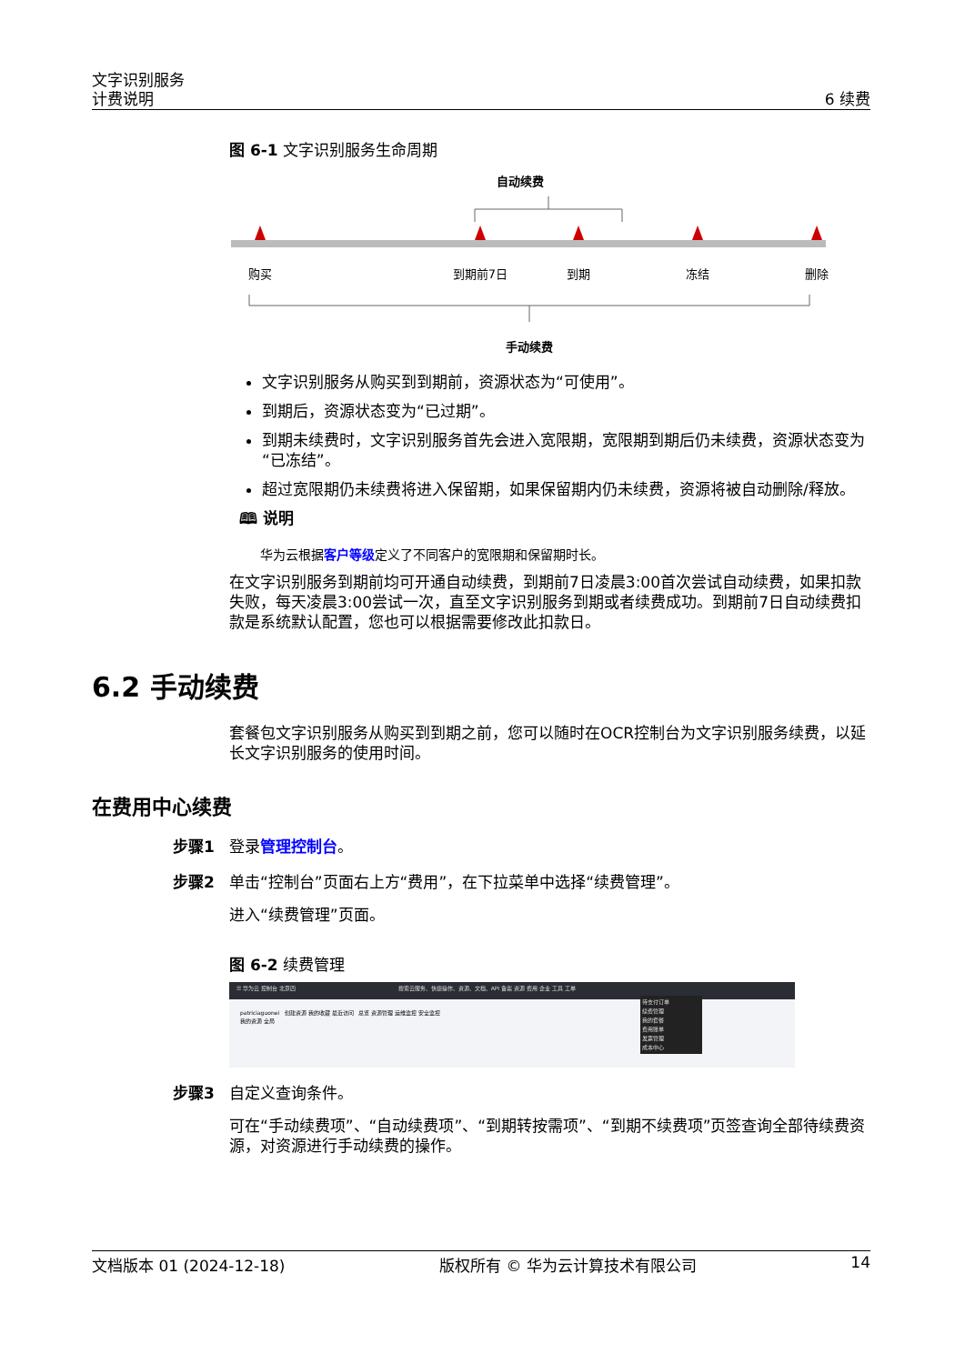文字识别服务
计费说明
6 续费
图 6-1 文字识别服务生命周期
自动续费
购买
到期前7日
到期
冻结
删除
手动续费
文字识别服务从购买到到期前，资源状态为“可使用”。
到期后，资源状态变为“已过期”。
到期未续费时，文字识别服务首先会进入宽限期，宽限期到期后仍未续费，资源状态变为“已冻结”。
超过宽限期仍未续费将进入保留期，如果保留期内仍未续费，资源将被自动删除/释放。
🕮 说明
华为云根据客户等级定义了不同客户的宽限期和保留期时长。
在文字识别服务到期前均可开通自动续费，到期前7日凌晨3:00首次尝试自动续费，如果扣款失败，每天凌晨3:00尝试一次，直至文字识别服务到期或者续费成功。到期前7日自动续费扣款是系统默认配置，您也可以根据需要修改此扣款日。
6.2 手动续费
套餐包文字识别服务从购买到到期之前，您可以随时在OCR控制台为文字识别服务续费，以延长文字识别服务的使用时间。
在费用中心续费
步骤1 登录管理控制台。
步骤2 单击“控制台”页面右上方“费用”，在下拉菜单中选择“续费管理”。
进入“续费管理”页面。
图 6-2 续费管理
☰ 华为云 控制台 北京四 搜索云服务、快捷操作、资源、文档、API 备案 资源 费用 企业 工具 工单
patriciaguonei 创建资源 我的收藏 最近访问 总览 资源管理 运维监控 安全监控
我的资源 全局
待支付订单
续费管理
我的套餐
费用账单
发票管理
成本中心
步骤3 自定义查询条件。
可在“手动续费项”、“自动续费项”、“到期转按需项”、“到期不续费项”页签查询全部待续费资源，对资源进行手动续费的操作。
文档版本 01 (2024-12-18) 版权所有 © 华为云计算技术有限公司 14